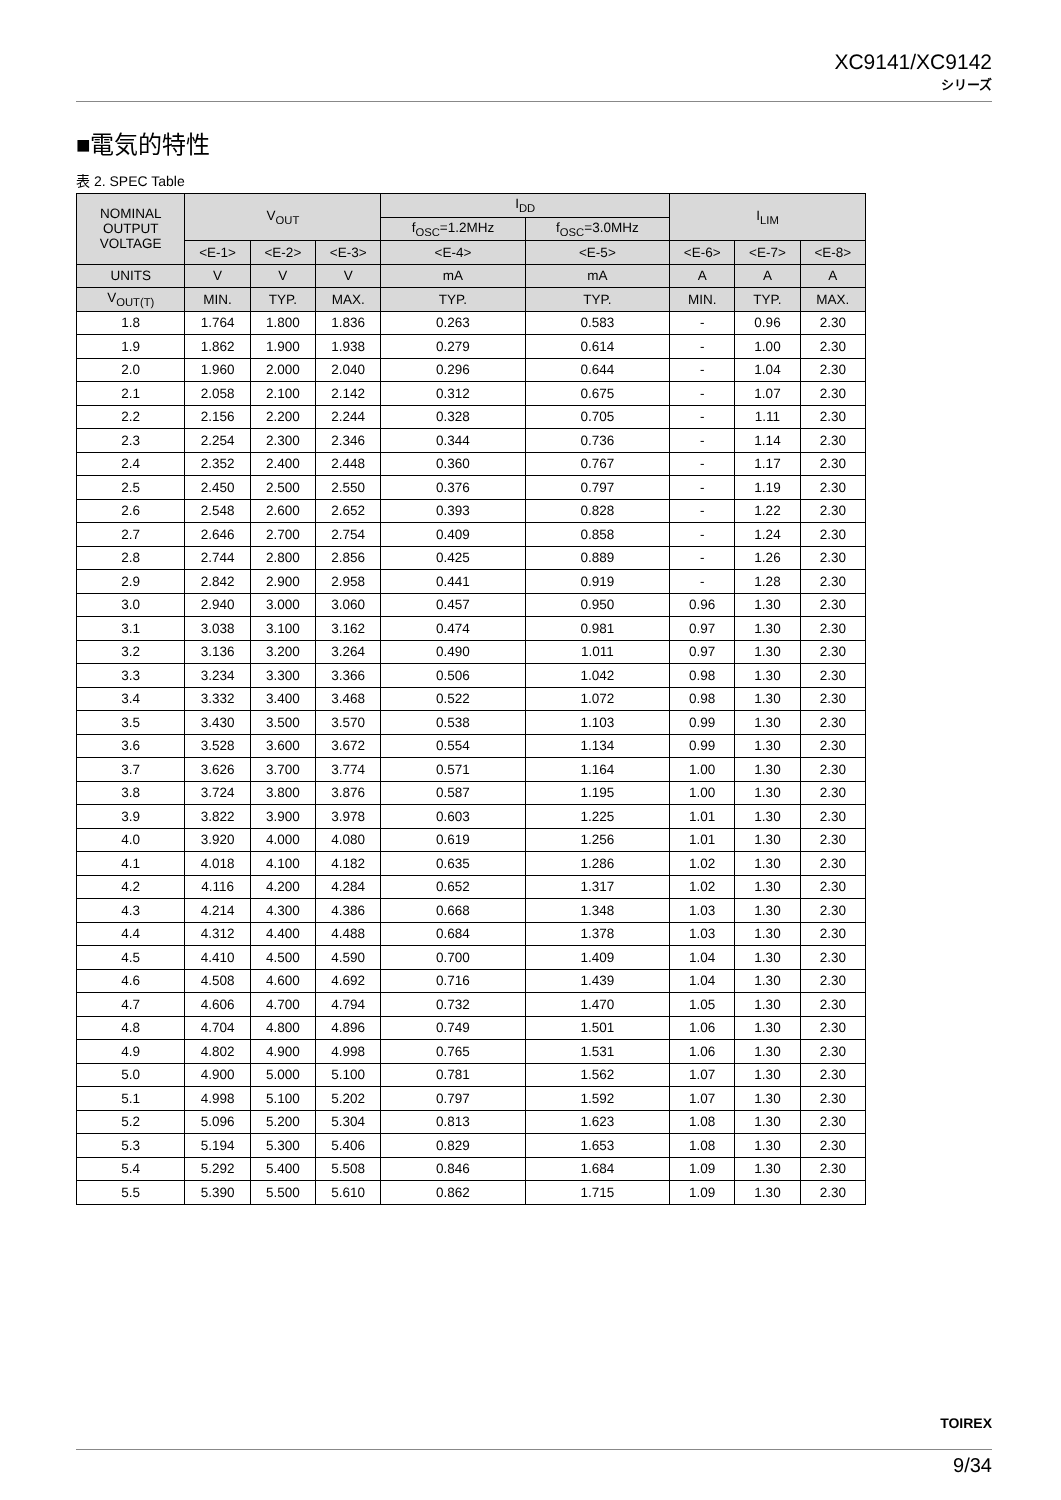XC9141/XC9142
シリーズ
■電気的特性
表 2. SPEC Table
| NOMINAL OUTPUT VOLTAGE | V<sub>OUT</sub> | | | I<sub>DD</sub> | | I<sub>LIM</sub> | | |
| --- | --- | --- | --- | --- | --- | --- | --- | --- |
| | | | | f<sub>OSC</sub>=1.2MHz | f<sub>OSC</sub>=3.0MHz | | | |
| | <E-1> | <E-2> | <E-3> | <E-4> | <E-5> | <E-6> | <E-7> | <E-8> |
| UNITS | V | V | V | mA | mA | A | A | A |
| V<sub>OUT(T)</sub> | MIN. | TYP. | MAX. | TYP. | TYP. | MIN. | TYP. | MAX. |
| 1.8 | 1.764 | 1.800 | 1.836 | 0.263 | 0.583 | - | 0.96 | 2.30 |
| 1.9 | 1.862 | 1.900 | 1.938 | 0.279 | 0.614 | - | 1.00 | 2.30 |
| 2.0 | 1.960 | 2.000 | 2.040 | 0.296 | 0.644 | - | 1.04 | 2.30 |
| 2.1 | 2.058 | 2.100 | 2.142 | 0.312 | 0.675 | - | 1.07 | 2.30 |
| 2.2 | 2.156 | 2.200 | 2.244 | 0.328 | 0.705 | - | 1.11 | 2.30 |
| 2.3 | 2.254 | 2.300 | 2.346 | 0.344 | 0.736 | - | 1.14 | 2.30 |
| 2.4 | 2.352 | 2.400 | 2.448 | 0.360 | 0.767 | - | 1.17 | 2.30 |
| 2.5 | 2.450 | 2.500 | 2.550 | 0.376 | 0.797 | - | 1.19 | 2.30 |
| 2.6 | 2.548 | 2.600 | 2.652 | 0.393 | 0.828 | - | 1.22 | 2.30 |
| 2.7 | 2.646 | 2.700 | 2.754 | 0.409 | 0.858 | - | 1.24 | 2.30 |
| 2.8 | 2.744 | 2.800 | 2.856 | 0.425 | 0.889 | - | 1.26 | 2.30 |
| 2.9 | 2.842 | 2.900 | 2.958 | 0.441 | 0.919 | - | 1.28 | 2.30 |
| 3.0 | 2.940 | 3.000 | 3.060 | 0.457 | 0.950 | 0.96 | 1.30 | 2.30 |
| 3.1 | 3.038 | 3.100 | 3.162 | 0.474 | 0.981 | 0.97 | 1.30 | 2.30 |
| 3.2 | 3.136 | 3.200 | 3.264 | 0.490 | 1.011 | 0.97 | 1.30 | 2.30 |
| 3.3 | 3.234 | 3.300 | 3.366 | 0.506 | 1.042 | 0.98 | 1.30 | 2.30 |
| 3.4 | 3.332 | 3.400 | 3.468 | 0.522 | 1.072 | 0.98 | 1.30 | 2.30 |
| 3.5 | 3.430 | 3.500 | 3.570 | 0.538 | 1.103 | 0.99 | 1.30 | 2.30 |
| 3.6 | 3.528 | 3.600 | 3.672 | 0.554 | 1.134 | 0.99 | 1.30 | 2.30 |
| 3.7 | 3.626 | 3.700 | 3.774 | 0.571 | 1.164 | 1.00 | 1.30 | 2.30 |
| 3.8 | 3.724 | 3.800 | 3.876 | 0.587 | 1.195 | 1.00 | 1.30 | 2.30 |
| 3.9 | 3.822 | 3.900 | 3.978 | 0.603 | 1.225 | 1.01 | 1.30 | 2.30 |
| 4.0 | 3.920 | 4.000 | 4.080 | 0.619 | 1.256 | 1.01 | 1.30 | 2.30 |
| 4.1 | 4.018 | 4.100 | 4.182 | 0.635 | 1.286 | 1.02 | 1.30 | 2.30 |
| 4.2 | 4.116 | 4.200 | 4.284 | 0.652 | 1.317 | 1.02 | 1.30 | 2.30 |
| 4.3 | 4.214 | 4.300 | 4.386 | 0.668 | 1.348 | 1.03 | 1.30 | 2.30 |
| 4.4 | 4.312 | 4.400 | 4.488 | 0.684 | 1.378 | 1.03 | 1.30 | 2.30 |
| 4.5 | 4.410 | 4.500 | 4.590 | 0.700 | 1.409 | 1.04 | 1.30 | 2.30 |
| 4.6 | 4.508 | 4.600 | 4.692 | 0.716 | 1.439 | 1.04 | 1.30 | 2.30 |
| 4.7 | 4.606 | 4.700 | 4.794 | 0.732 | 1.470 | 1.05 | 1.30 | 2.30 |
| 4.8 | 4.704 | 4.800 | 4.896 | 0.749 | 1.501 | 1.06 | 1.30 | 2.30 |
| 4.9 | 4.802 | 4.900 | 4.998 | 0.765 | 1.531 | 1.06 | 1.30 | 2.30 |
| 5.0 | 4.900 | 5.000 | 5.100 | 0.781 | 1.562 | 1.07 | 1.30 | 2.30 |
| 5.1 | 4.998 | 5.100 | 5.202 | 0.797 | 1.592 | 1.07 | 1.30 | 2.30 |
| 5.2 | 5.096 | 5.200 | 5.304 | 0.813 | 1.623 | 1.08 | 1.30 | 2.30 |
| 5.3 | 5.194 | 5.300 | 5.406 | 0.829 | 1.653 | 1.08 | 1.30 | 2.30 |
| 5.4 | 5.292 | 5.400 | 5.508 | 0.846 | 1.684 | 1.09 | 1.30 | 2.30 |
| 5.5 | 5.390 | 5.500 | 5.610 | 0.862 | 1.715 | 1.09 | 1.30 | 2.30 |
TOIREX
9/34